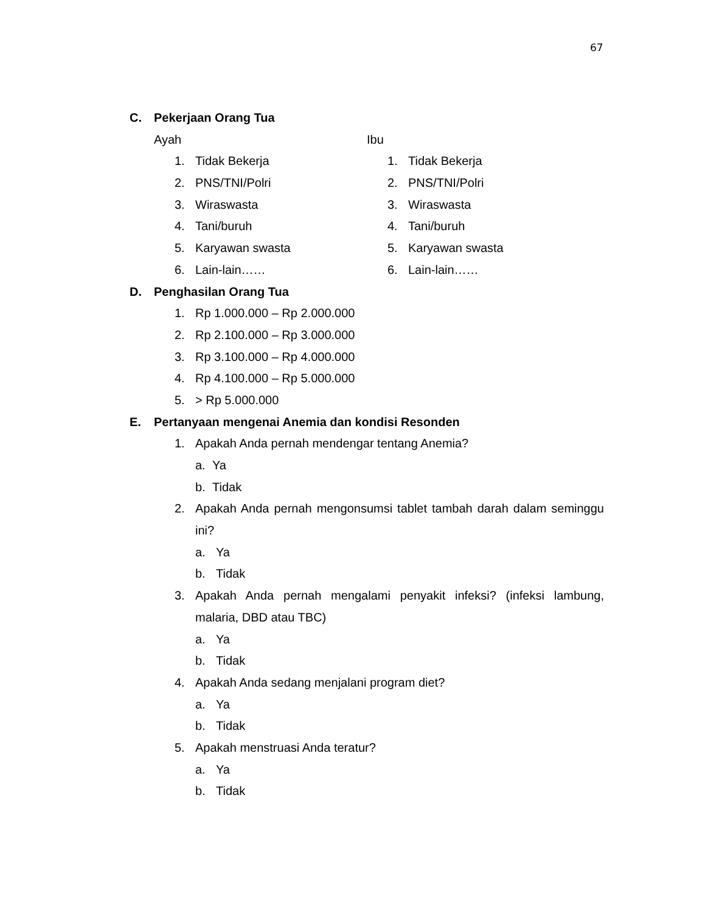67
C. Pekerjaan Orang Tua
Ayah
1. Tidak Bekerja
2. PNS/TNI/Polri
3. Wiraswasta
4. Tani/buruh
5. Karyawan swasta
6. Lain-lain……
Ibu
1. Tidak Bekerja
2. PNS/TNI/Polri
3. Wiraswasta
4. Tani/buruh
5. Karyawan swasta
6. Lain-lain……
D. Penghasilan Orang Tua
1. Rp 1.000.000 – Rp 2.000.000
2. Rp 2.100.000 – Rp 3.000.000
3. Rp 3.100.000 – Rp 4.000.000
4. Rp 4.100.000 – Rp 5.000.000
5. > Rp 5.000.000
E. Pertanyaan mengenai Anemia dan kondisi Resonden
1. Apakah Anda pernah mendengar tentang Anemia?
a. Ya
b. Tidak
2. Apakah Anda pernah mengonsumsi tablet tambah darah dalam seminggu ini?
a. Ya
b. Tidak
3. Apakah Anda pernah mengalami penyakit infeksi? (infeksi lambung, malaria, DBD atau TBC)
a. Ya
b. Tidak
4. Apakah Anda sedang menjalani program diet?
a. Ya
b. Tidak
5. Apakah menstruasi Anda teratur?
a. Ya
b. Tidak